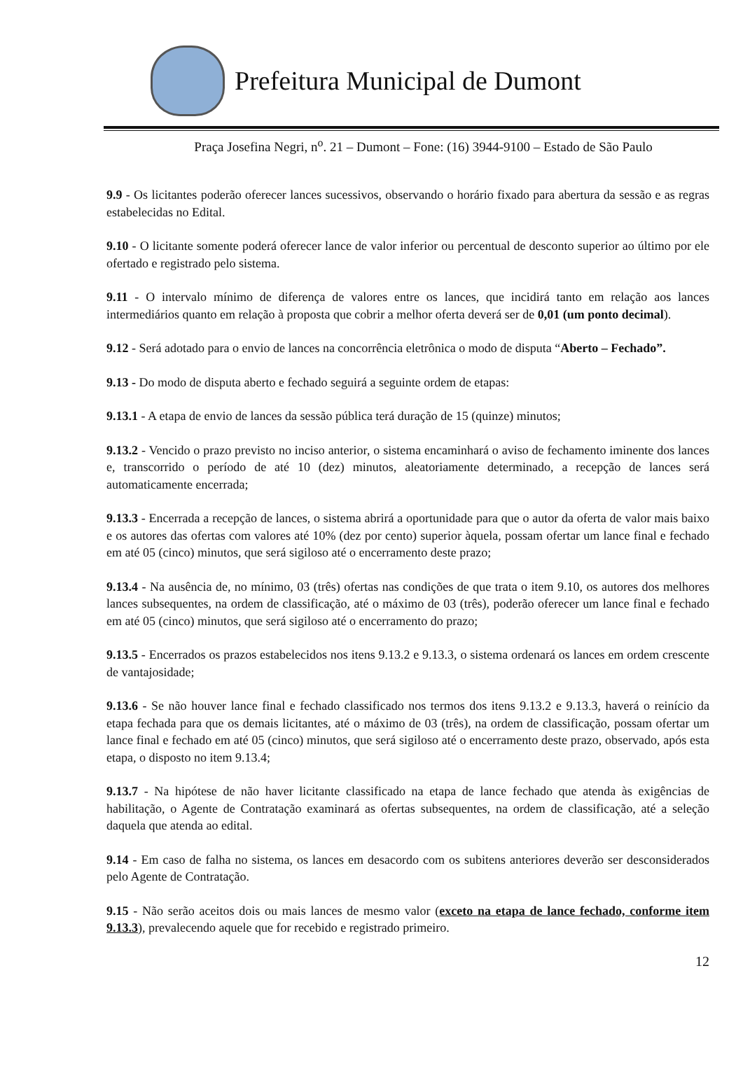Prefeitura Municipal de Dumont
Praça Josefina Negri, n<sup>o</sup>. 21 – Dumont – Fone: (16) 3944-9100 – Estado de São Paulo
9.9 - Os licitantes poderão oferecer lances sucessivos, observando o horário fixado para abertura da sessão e as regras estabelecidas no Edital.
9.10 - O licitante somente poderá oferecer lance de valor inferior ou percentual de desconto superior ao último por ele ofertado e registrado pelo sistema.
9.11 - O intervalo mínimo de diferença de valores entre os lances, que incidirá tanto em relação aos lances intermediários quanto em relação à proposta que cobrir a melhor oferta deverá ser de 0,01 (um ponto decimal).
9.12 - Será adotado para o envio de lances na concorrência eletrônica o modo de disputa “Aberto – Fechado”.
9.13 - Do modo de disputa aberto e fechado seguirá a seguinte ordem de etapas:
9.13.1 - A etapa de envio de lances da sessão pública terá duração de 15 (quinze) minutos;
9.13.2 - Vencido o prazo previsto no inciso anterior, o sistema encaminhará o aviso de fechamento iminente dos lances e, transcorrido o período de até 10 (dez) minutos, aleatoriamente determinado, a recepção de lances será automaticamente encerrada;
9.13.3 - Encerrada a recepção de lances, o sistema abrirá a oportunidade para que o autor da oferta de valor mais baixo e os autores das ofertas com valores até 10% (dez por cento) superior àquela, possam ofertar um lance final e fechado em até 05 (cinco) minutos, que será sigiloso até o encerramento deste prazo;
9.13.4 - Na ausência de, no mínimo, 03 (três) ofertas nas condições de que trata o item 9.10, os autores dos melhores lances subsequentes, na ordem de classificação, até o máximo de 03 (três), poderão oferecer um lance final e fechado em até 05 (cinco) minutos, que será sigiloso até o encerramento do prazo;
9.13.5 - Encerrados os prazos estabelecidos nos itens 9.13.2 e 9.13.3, o sistema ordenará os lances em ordem crescente de vantajosidade;
9.13.6 - Se não houver lance final e fechado classificado nos termos dos itens 9.13.2 e 9.13.3, haverá o reinício da etapa fechada para que os demais licitantes, até o máximo de 03 (três), na ordem de classificação, possam ofertar um lance final e fechado em até 05 (cinco) minutos, que será sigiloso até o encerramento deste prazo, observado, após esta etapa, o disposto no item 9.13.4;
9.13.7 - Na hipótese de não haver licitante classificado na etapa de lance fechado que atenda às exigências de habilitação, o Agente de Contratação examinará as ofertas subsequentes, na ordem de classificação, até a seleção daquela que atenda ao edital.
9.14 - Em caso de falha no sistema, os lances em desacordo com os subitens anteriores deverão ser desconsiderados pelo Agente de Contratação.
9.15 - Não serão aceitos dois ou mais lances de mesmo valor (exceto na etapa de lance fechado, conforme item 9.13.3), prevalecendo aquele que for recebido e registrado primeiro.
12